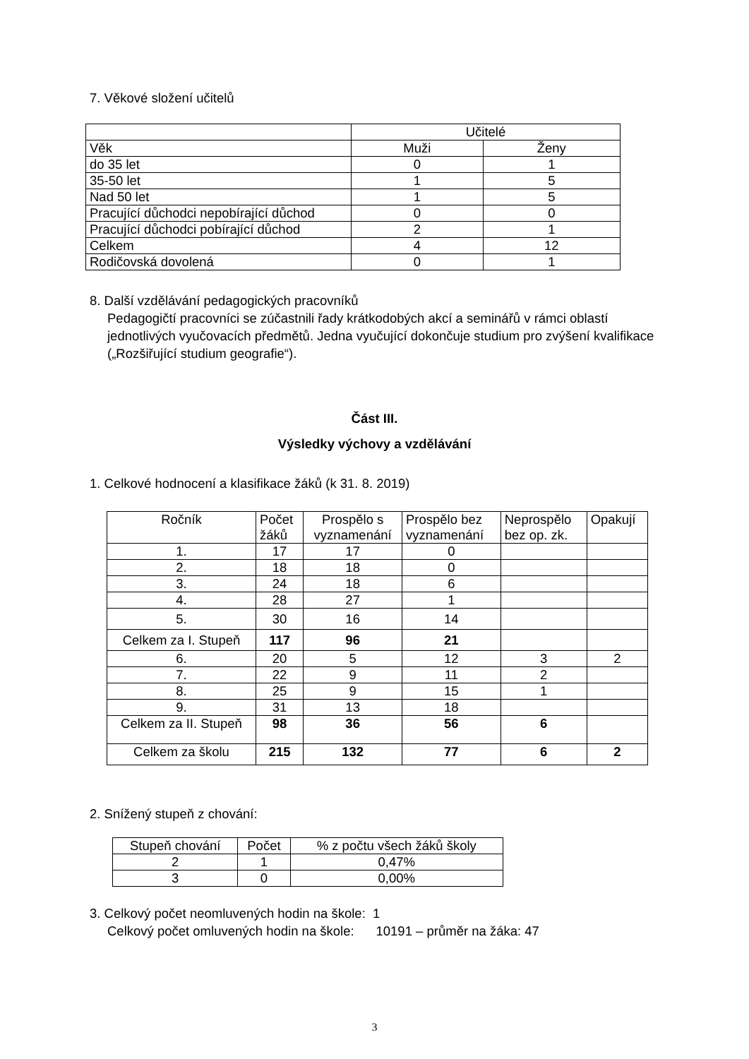7. Věkové složení učitelů
| | Učitelé | |
| Věk | Muži | Ženy |
| do 35 let | 0 | 1 |
| 35-50 let | 1 | 5 |
| Nad 50 let | 1 | 5 |
| Pracující důchodci nepobírající důchod | 0 | 0 |
| Pracující důchodci pobírající důchod | 2 | 1 |
| Celkem | 4 | 12 |
| Rodičovská dovolená | 0 | 1 |
8. Další vzdělávání pedagogických pracovníků
Pedagogičtí pracovníci se zúčastnili řady krátkodobých akcí a seminářů v rámci oblastí jednotlivých vyučovacích předmětů. Jedna vyučující dokončuje studium pro zvýšení kvalifikace („Rozšiřující studium geografie“).
Část III.
Výsledky výchovy a vzdělávání
1. Celkové hodnocení a klasifikace žáků (k 31. 8. 2019)
| Ročník | Počet žáků | Prospělo s vyznamenání | Prospělo bez vyznamenání | Neprospělo bez op. zk. | Opakují |
| 1. | 17 | 17 | 0 | | |
| 2. | 18 | 18 | 0 | | |
| 3. | 24 | 18 | 6 | | |
| 4. | 28 | 27 | 1 | | |
| 5. | 30 | 16 | 14 | | |
| Celkem za I. Stupeň | 117 | 96 | 21 | | |
| 6. | 20 | 5 | 12 | 3 | 2 |
| 7. | 22 | 9 | 11 | 2 | |
| 8. | 25 | 9 | 15 | 1 | |
| 9. | 31 | 13 | 18 | | |
| Celkem za II. Stupeň | 98 | 36 | 56 | 6 | |
| Celkem za školu | 215 | 132 | 77 | 6 | 2 |
2. Snížený stupeň z chování:
| Stupeň chování | Počet | % z počtu všech žáků školy |
| 2 | 1 | 0,47% |
| 3 | 0 | 0,00% |
3. Celkový počet neomluvených hodin na škole: 1
Celkový počet omluvených hodin na škole: 10191 – průměr na žáka: 47
3